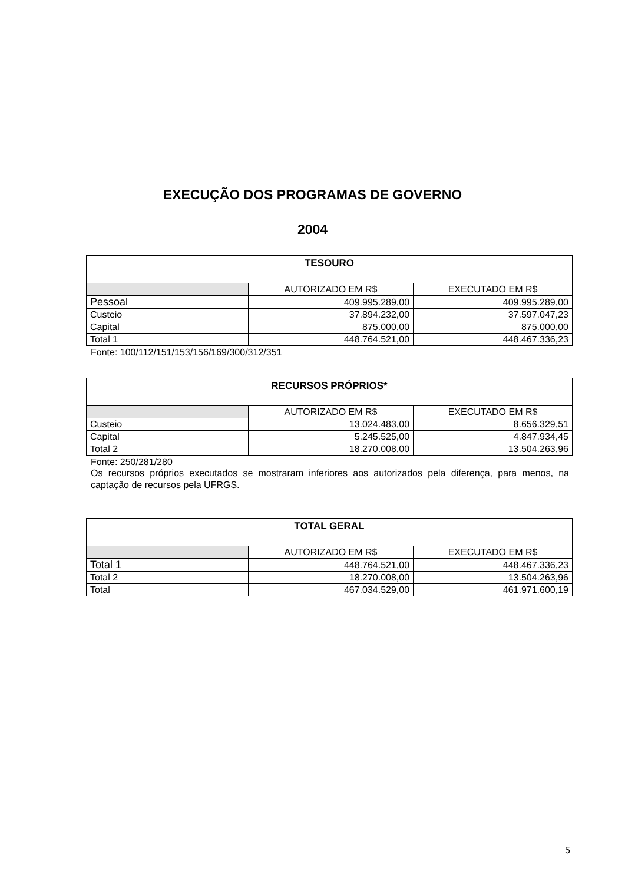EXECUÇÃO DOS PROGRAMAS DE GOVERNO
2004
| TESOURO | | |
| --- | --- | --- |
| | AUTORIZADO EM R$ | EXECUTADO EM R$ |
| Pessoal | 409.995.289,00 | 409.995.289,00 |
| Custeio | 37.894.232,00 | 37.597.047,23 |
| Capital | 875.000,00 | 875.000,00 |
| Total 1 | 448.764.521,00 | 448.467.336,23 |
Fonte: 100/112/151/153/156/169/300/312/351
| RECURSOS PRÓPRIOS* | | |
| --- | --- | --- |
| | AUTORIZADO EM R$ | EXECUTADO EM R$ |
| Custeio | 13.024.483,00 | 8.656.329,51 |
| Capital | 5.245.525,00 | 4.847.934,45 |
| Total 2 | 18.270.008,00 | 13.504.263,96 |
Fonte: 250/281/280
Os recursos próprios executados se mostraram inferiores aos autorizados pela diferença, para menos, na captação de recursos pela UFRGS.
| TOTAL GERAL | | |
| --- | --- | --- |
| | AUTORIZADO EM R$ | EXECUTADO EM R$ |
| Total 1 | 448.764.521,00 | 448.467.336,23 |
| Total 2 | 18.270.008,00 | 13.504.263,96 |
| Total | 467.034.529,00 | 461.971.600,19 |
5